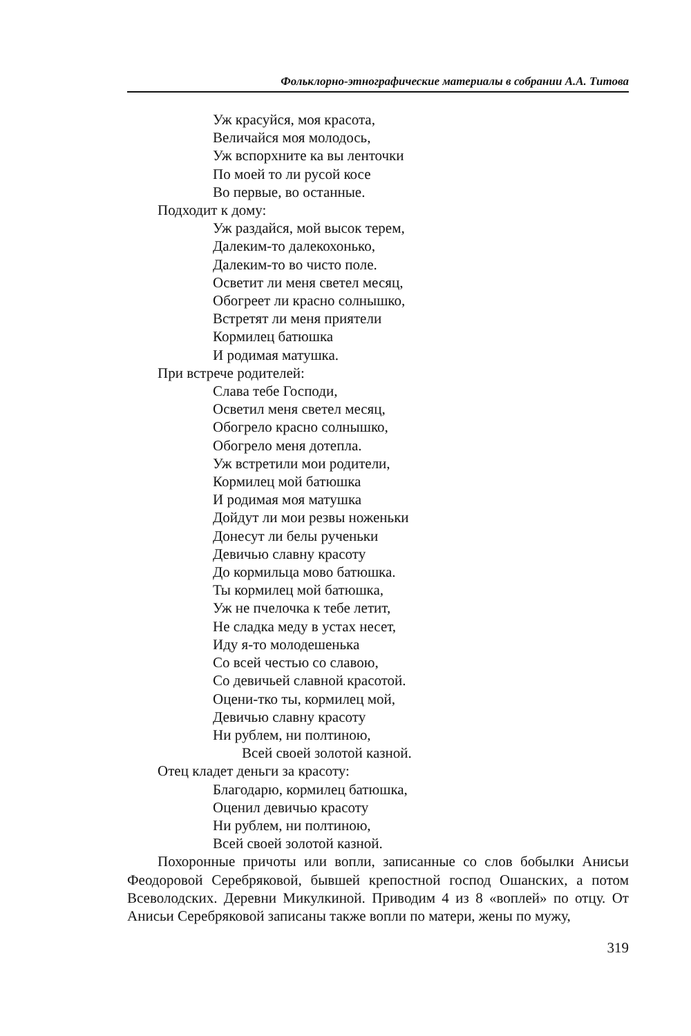Фольклорно-этнографические материалы в собрании А.А. Титова
Уж красуйся, моя красота,
Величайся моя молодось,
Уж вспорхните ка вы ленточки
По моей то ли русой косе
Во первые, во останные.
Подходит к дому:
Уж раздайся, мой высок терем,
Далеким-то далекохонько,
Далеким-то во чисто поле.
Осветит ли меня светел месяц,
Обогреет ли красно солнышко,
Встретят ли меня приятели
Кормилец батюшка
И родимая матушка.
При встрече родителей:
Слава тебе Господи,
Осветил меня светел месяц,
Обогрело красно солнышко,
Обогрело меня дотепла.
Уж встретили мои родители,
Кормилец мой батюшка
И родимая моя матушка
Дойдут ли мои резвы ноженьки
Донесут ли белы рученьки
Девичью славну красоту
До кормильца мово батюшка.
Ты кормилец мой батюшка,
Уж не пчелочка к тебе летит,
Не сладка меду в устах несет,
Иду я-то молодешенька
Со всей честью со славою,
Со девичьей славной красотой.
Оцени-тко ты, кормилец мой,
Девичью славну красоту
Ни рублем, ни полтиною,
Всей своей золотой казной.
Отец кладет деньги за красоту:
Благодарю, кормилец батюшка,
Оценил девичью красоту
Ни рублем, ни полтиною,
Всей своей золотой казной.
Похоронные причоты или вопли, записанные со слов бобылки Анисьи Феодоровой Серебряковой, бывшей крепостной господ Ошанских, а потом Всеволодских. Деревни Микулкиной. Приводим 4 из 8 «воплей» по отцу. От Анисьи Серебряковой записаны также вопли по матери, жены по мужу,
319